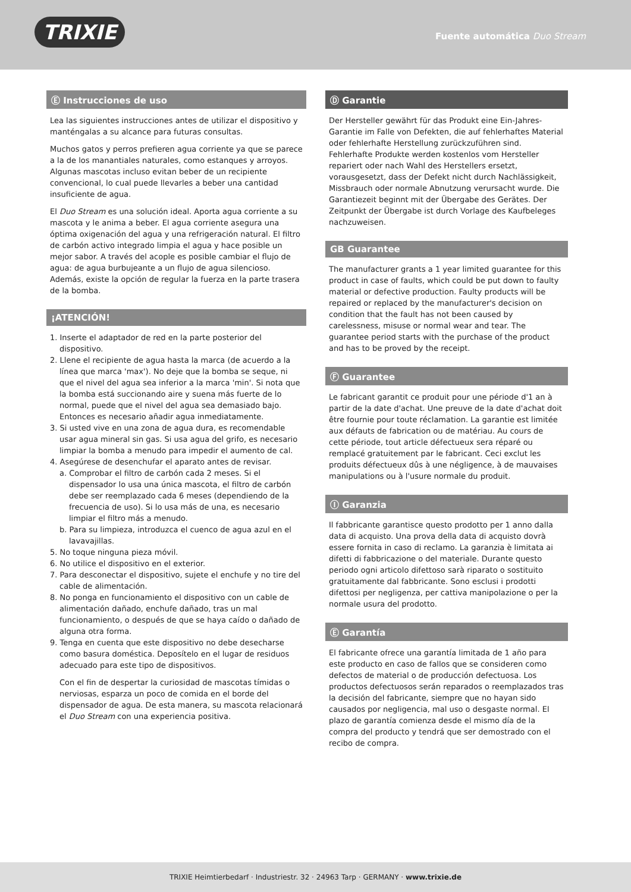TRIXIE
Fuente automática Duo Stream
Ⓔ Instrucciones de uso
Lea las siguientes instrucciones antes de utilizar el dispositivo y manténgalas a su alcance para futuras consultas.
Muchos gatos y perros prefieren agua corriente ya que se parece a la de los manantiales naturales, como estanques y arroyos. Algunas mascotas incluso evitan beber de un recipiente convencional, lo cual puede llevarles a beber una cantidad insuficiente de agua.
El Duo Stream es una solución ideal. Aporta agua corriente a su mascota y le anima a beber. El agua corriente asegura una óptima oxigenación del agua y una refrigeración natural. El filtro de carbón activo integrado limpia el agua y hace posible un mejor sabor. A través del acople es posible cambiar el flujo de agua: de agua burbujeante a un flujo de agua silencioso. Además, existe la opción de regular la fuerza en la parte trasera de la bomba.
¡ATENCIÓN!
1. Inserte el adaptador de red en la parte posterior del dispositivo.
2. Llene el recipiente de agua hasta la marca (de acuerdo a la línea que marca 'max'). No deje que la bomba se seque, ni que el nivel del agua sea inferior a la marca 'min'. Si nota que la bomba está succionando aire y suena más fuerte de lo normal, puede que el nivel del agua sea demasiado bajo. Entonces es necesario añadir agua inmediatamente.
3. Si usted vive en una zona de agua dura, es recomendable usar agua mineral sin gas. Si usa agua del grifo, es necesario limpiar la bomba a menudo para impedir el aumento de cal.
4. Asegúrese de desenchufar el aparato antes de revisar.
a. Comprobar el filtro de carbón cada 2 meses. Si el dispensador lo usa una única mascota, el filtro de carbón debe ser reemplazado cada 6 meses (dependiendo de la frecuencia de uso). Si lo usa más de una, es necesario limpiar el filtro más a menudo.
b. Para su limpieza, introduzca el cuenco de agua azul en el lavavajillas.
5. No toque ninguna pieza móvil.
6. No utilice el dispositivo en el exterior.
7. Para desconectar el dispositivo, sujete el enchufe y no tire del cable de alimentación.
8. No ponga en funcionamiento el dispositivo con un cable de alimentación dañado, enchufe dañado, tras un mal funcionamiento, o después de que se haya caído o dañado de alguna otra forma.
9. Tenga en cuenta que este dispositivo no debe desecharse como basura doméstica. Deposítelo en el lugar de residuos adecuado para este tipo de dispositivos.
Con el fin de despertar la curiosidad de mascotas tímidas o nerviosas, esparza un poco de comida en el borde del dispensador de agua. De esta manera, su mascota relacionará el Duo Stream con una experiencia positiva.
Ⓓ Garantie
Der Hersteller gewährt für das Produkt eine Ein-Jahres-Garantie im Falle von Defekten, die auf fehlerhaftes Material oder fehlerhafte Herstellung zurückzuführen sind. Fehlerhafte Produkte werden kostenlos vom Hersteller repariert oder nach Wahl des Herstellers ersetzt, vorausgesetzt, dass der Defekt nicht durch Nachlässigkeit, Missbrauch oder normale Abnutzung verursacht wurde. Die Garantiezeit beginnt mit der Übergabe des Gerätes. Der Zeitpunkt der Übergabe ist durch Vorlage des Kaufbeleges nachzuweisen.
GB Guarantee
The manufacturer grants a 1 year limited guarantee for this product in case of faults, which could be put down to faulty material or defective production. Faulty products will be repaired or replaced by the manufacturer's decision on condition that the fault has not been caused by carelessness, misuse or normal wear and tear. The guarantee period starts with the purchase of the product and has to be proved by the receipt.
Ⓕ Guarantee
Le fabricant garantit ce produit pour une période d'1 an à partir de la date d'achat. Une preuve de la date d'achat doit être fournie pour toute réclamation. La garantie est limitée aux défauts de fabrication ou de matériau. Au cours de cette période, tout article défectueux sera réparé ou remplacé gratuitement par le fabricant. Ceci exclut les produits défectueux dûs à une négligence, à de mauvaises manipulations ou à l'usure normale du produit.
Ⓘ Garanzia
Il fabbricante garantisce questo prodotto per 1 anno dalla data di acquisto. Una prova della data di acquisto dovrà essere fornita in caso di reclamo. La garanzia è limitata ai difetti di fabbricazione o del materiale. Durante questo periodo ogni articolo difettoso sarà riparato o sostituito gratuitamente dal fabbricante. Sono esclusi i prodotti difettosi per negligenza, per cattiva manipolazione o per la normale usura del prodotto.
Ⓔ Garantía
El fabricante ofrece una garantía limitada de 1 año para este producto en caso de fallos que se consideren como defectos de material o de producción defectuosa. Los productos defectuosos serán reparados o reemplazados tras la decisión del fabricante, siempre que no hayan sido causados por negligencia, mal uso o desgaste normal. El plazo de garantía comienza desde el mismo día de la compra del producto y tendrá que ser demostrado con el recibo de compra.
TRIXIE Heimtierbedarf · Industriestr. 32 · 24963 Tarp · GERMANY · www.trixie.de